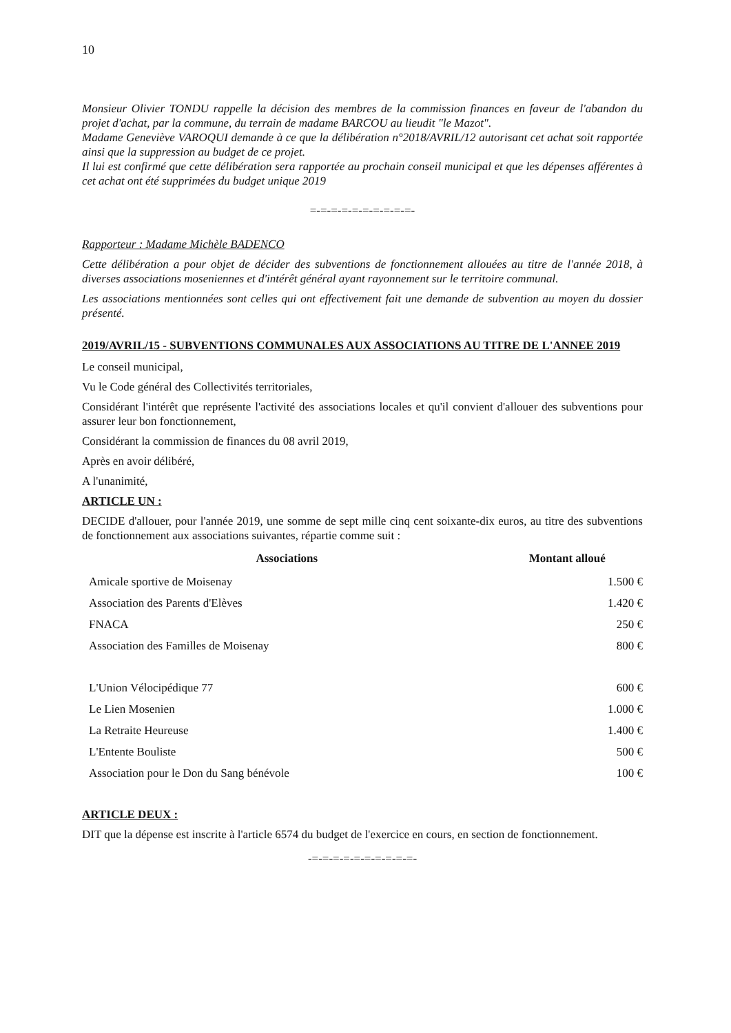10
Monsieur Olivier TONDU rappelle la décision des membres de la commission finances en faveur de l'abandon du projet d'achat, par la commune, du terrain de madame BARCOU au lieudit "le Mazot".
Madame Geneviève VAROQUI demande à ce que la délibération n°2018/AVRIL/12 autorisant cet achat soit rapportée ainsi que la suppression au budget de ce projet.
Il lui est confirmé que cette délibération sera rapportée au prochain conseil municipal et que les dépenses afférentes à cet achat ont été supprimées du budget unique 2019
=-=-=-=-=-=-=-=-=-=-
Rapporteur : Madame Michèle BADENCO
Cette délibération a pour objet de décider des subventions de fonctionnement allouées au titre de l'année 2018, à diverses associations moseniennes et d'intérêt général ayant rayonnement sur le territoire communal.
Les associations mentionnées sont celles qui ont effectivement fait une demande de subvention au moyen du dossier présenté.
2019/AVRIL/15 - SUBVENTIONS COMMUNALES AUX ASSOCIATIONS AU TITRE DE L'ANNEE 2019
Le conseil municipal,
Vu le Code général des Collectivités territoriales,
Considérant l'intérêt que représente l'activité des associations locales et qu'il convient d'allouer des subventions pour assurer leur bon fonctionnement,
Considérant la commission de finances du 08 avril 2019,
Après en avoir délibéré,
A l'unanimité,
ARTICLE UN :
DECIDE d'allouer, pour l'année 2019, une somme de sept mille cinq cent soixante-dix euros, au titre des subventions de fonctionnement aux associations suivantes, répartie comme suit :
| Associations | Montant alloué |
| --- | --- |
| Amicale sportive de Moisenay | 1.500 € |
| Association des Parents d'Elèves | 1.420 € |
| FNACA | 250 € |
| Association des Familles de Moisenay | 800 € |
| L'Union Vélocipédique 77 | 600 € |
| Le Lien Mosenien | 1.000 € |
| La Retraite Heureuse | 1.400 € |
| L'Entente Bouliste | 500 € |
| Association pour le Don du Sang bénévole | 100 € |
ARTICLE DEUX :
DIT que la dépense est inscrite à l'article 6574 du budget de l'exercice en cours, en section de fonctionnement.
-=-=-=-=-=-=-=-=-=-=-